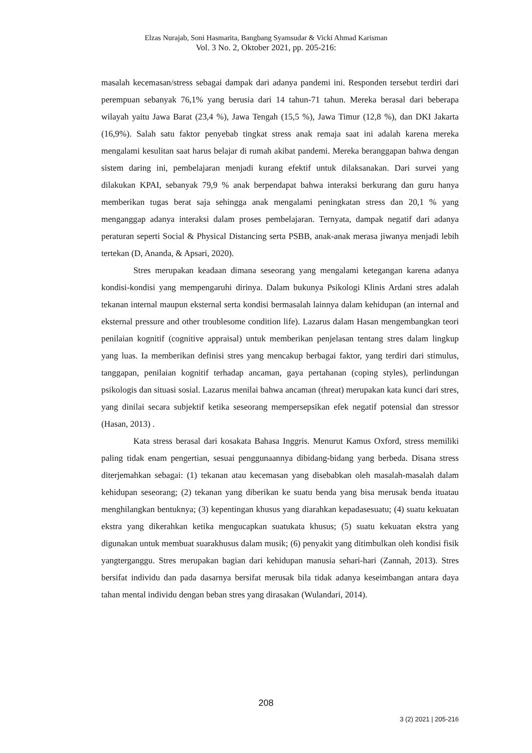Elzas Nurajab, Soni Hasmarita, Bangbang Syamsudar & Vicki Ahmad Karisman
Vol. 3 No. 2, Oktober 2021, pp. 205-216:
masalah kecemasan/stress sebagai dampak dari adanya pandemi ini. Responden tersebut terdiri dari perempuan sebanyak 76,1% yang berusia dari 14 tahun-71 tahun. Mereka berasal dari beberapa wilayah yaitu Jawa Barat (23,4 %), Jawa Tengah (15,5 %), Jawa Timur (12,8 %), dan DKI Jakarta (16,9%). Salah satu faktor penyebab tingkat stress anak remaja saat ini adalah karena mereka mengalami kesulitan saat harus belajar di rumah akibat pandemi. Mereka beranggapan bahwa dengan sistem daring ini, pembelajaran menjadi kurang efektif untuk dilaksanakan. Dari survei yang dilakukan KPAI, sebanyak 79,9 % anak berpendapat bahwa interaksi berkurang dan guru hanya memberikan tugas berat saja sehingga anak mengalami peningkatan stress dan 20,1 % yang menganggap adanya interaksi dalam proses pembelajaran. Ternyata, dampak negatif dari adanya peraturan seperti Social & Physical Distancing serta PSBB, anak-anak merasa jiwanya menjadi lebih tertekan (D, Ananda, & Apsari, 2020).
Stres merupakan keadaan dimana seseorang yang mengalami ketegangan karena adanya kondisi-kondisi yang mempengaruhi dirinya. Dalam bukunya Psikologi Klinis Ardani stres adalah tekanan internal maupun eksternal serta kondisi bermasalah lainnya dalam kehidupan (an internal and eksternal pressure and other troublesome condition life). Lazarus dalam Hasan mengembangkan teori penilaian kognitif (cognitive appraisal) untuk memberikan penjelasan tentang stres dalam lingkup yang luas. Ia memberikan definisi stres yang mencakup berbagai faktor, yang terdiri dari stimulus, tanggapan, penilaian kognitif terhadap ancaman, gaya pertahanan (coping styles), perlindungan psikologis dan situasi sosial. Lazarus menilai bahwa ancaman (threat) merupakan kata kunci dari stres, yang dinilai secara subjektif ketika seseorang mempersepsikan efek negatif potensial dan stressor (Hasan, 2013) .
Kata stress berasal dari kosakata Bahasa Inggris. Menurut Kamus Oxford, stress memiliki paling tidak enam pengertian, sesuai penggunaannya dibidang-bidang yang berbeda. Disana stress diterjemahkan sebagai: (1) tekanan atau kecemasan yang disebabkan oleh masalah-masalah dalam kehidupan seseorang; (2) tekanan yang diberikan ke suatu benda yang bisa merusak benda ituatau menghilangkan bentuknya; (3) kepentingan khusus yang diarahkan kepadasesuatu; (4) suatu kekuatan ekstra yang dikerahkan ketika mengucapkan suatukata khusus; (5) suatu kekuatan ekstra yang digunakan untuk membuat suarakhusus dalam musik; (6) penyakit yang ditimbulkan oleh kondisi fisik yangterganggu. Stres merupakan bagian dari kehidupan manusia sehari-hari (Zannah, 2013). Stres bersifat individu dan pada dasarnya bersifat merusak bila tidak adanya keseimbangan antara daya tahan mental individu dengan beban stres yang dirasakan (Wulandari, 2014).
208
3 (2) 2021 | 205-216